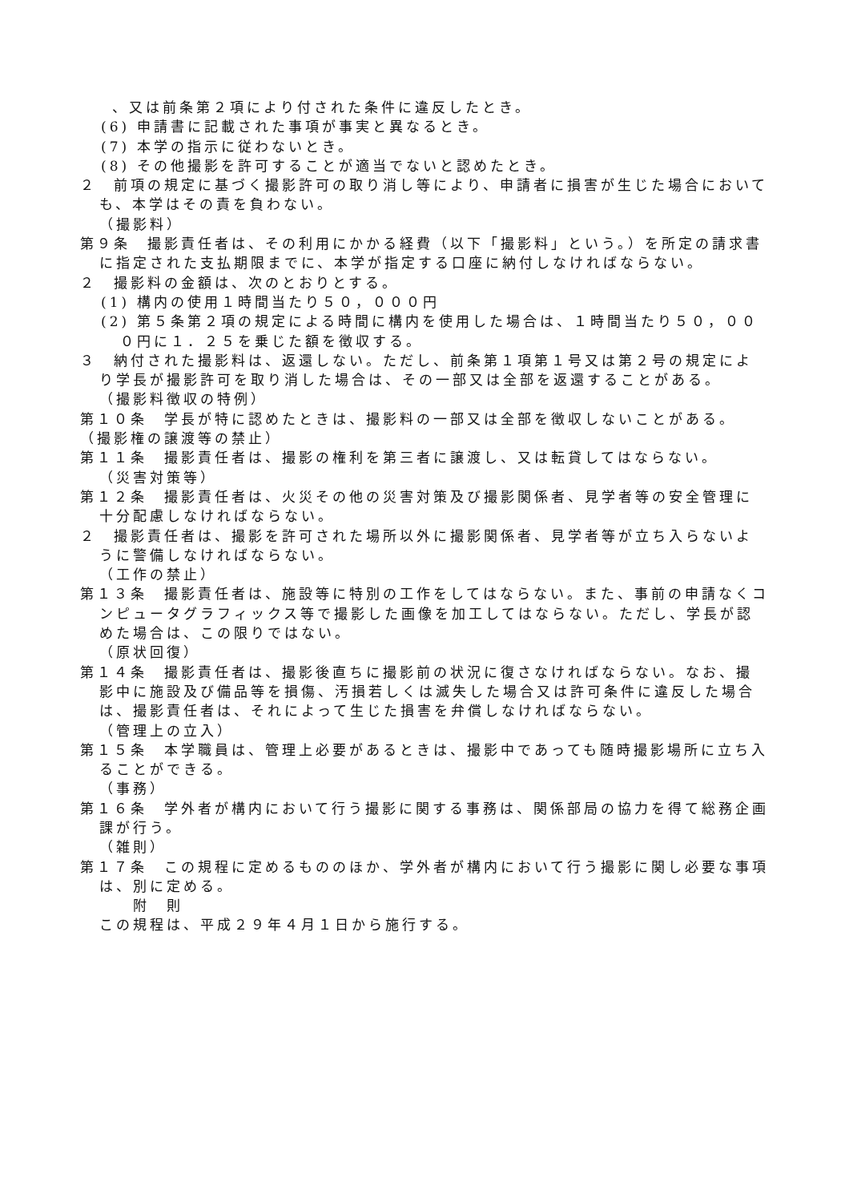、又は前条第２項により付された条件に違反したとき。
(6) 申請書に記載された事項が事実と異なるとき。
(7) 本学の指示に従わないとき。
(8) その他撮影を許可することが適当でないと認めたとき。
２　前項の規定に基づく撮影許可の取り消し等により、申請者に損害が生じた場合においても、本学はその責を負わない。
（撮影料）
第９条　撮影責任者は、その利用にかかる経費（以下「撮影料」という。）を所定の請求書に指定された支払期限までに、本学が指定する口座に納付しなければならない。
２　撮影料の金額は、次のとおりとする。
(1) 構内の使用１時間当たり５０，０００円
(2) 第５条第２項の規定による時間に構内を使用した場合は、１時間当たり５０，０００円に１．２５を乗じた額を徴収する。
３　納付された撮影料は、返還しない。ただし、前条第１項第１号又は第２号の規定により学長が撮影許可を取り消した場合は、その一部又は全部を返還することがある。
（撮影料徴収の特例）
第１０条　学長が特に認めたときは、撮影料の一部又は全部を徴収しないことがある。
（撮影権の譲渡等の禁止）
第１１条　撮影責任者は、撮影の権利を第三者に譲渡し、又は転貸してはならない。
（災害対策等）
第１２条　撮影責任者は、火災その他の災害対策及び撮影関係者、見学者等の安全管理に十分配慮しなければならない。
２　撮影責任者は、撮影を許可された場所以外に撮影関係者、見学者等が立ち入らないように警備しなければならない。
（工作の禁止）
第１３条　撮影責任者は、施設等に特別の工作をしてはならない。また、事前の申請なくコンピュータグラフィックス等で撮影した画像を加工してはならない。ただし、学長が認めた場合は、この限りではない。
（原状回復）
第１４条　撮影責任者は、撮影後直ちに撮影前の状況に復さなければならない。なお、撮影中に施設及び備品等を損傷、汚損若しくは滅失した場合又は許可条件に違反した場合は、撮影責任者は、それによって生じた損害を弁償しなければならない。
（管理上の立入）
第１５条　本学職員は、管理上必要があるときは、撮影中であっても随時撮影場所に立ち入ることができる。
（事務）
第１６条　学外者が構内において行う撮影に関する事務は、関係部局の協力を得て総務企画課が行う。
（雑則）
第１７条　この規程に定めるもののほか、学外者が構内において行う撮影に関し必要な事項は、別に定める。
附　則
この規程は、平成２９年４月１日から施行する。